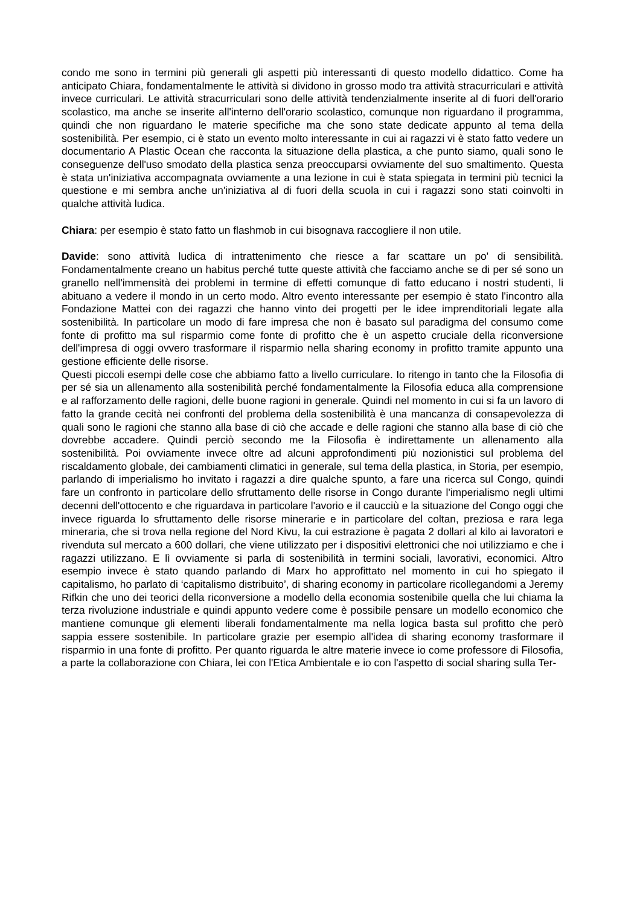condo me sono in termini più generali gli aspetti più interessanti di questo modello didattico. Come ha anticipato Chiara, fondamentalmente le attività si dividono in grosso modo tra attività stracurriculari e attività invece curriculari. Le attività stracurriculari sono delle attività tendenzialmente inserite al di fuori dell'orario scolastico, ma anche se inserite all'interno dell'orario scolastico, comunque non riguardano il programma, quindi che non riguardano le materie specifiche ma che sono state dedicate appunto al tema della sostenibilità. Per esempio, ci è stato un evento molto interessante in cui ai ragazzi vi è stato fatto vedere un documentario A Plastic Ocean che racconta la situazione della plastica, a che punto siamo, quali sono le conseguenze dell'uso smodato della plastica senza preoccuparsi ovviamente del suo smaltimento. Questa è stata un'iniziativa accompagnata ovviamente a una lezione in cui è stata spiegata in termini più tecnici la questione e mi sembra anche un'iniziativa al di fuori della scuola in cui i ragazzi sono stati coinvolti in qualche attività ludica.
Chiara: per esempio è stato fatto un flashmob in cui bisognava raccogliere il non utile.
Davide: sono attività ludica di intrattenimento che riesce a far scattare un po' di sensibilità. Fondamentalmente creano un habitus perché tutte queste attività che facciamo anche se di per sé sono un granello nell'immensità dei problemi in termine di effetti comunque di fatto educano i nostri studenti, li abituano a vedere il mondo in un certo modo. Altro evento interessante per esempio è stato l'incontro alla Fondazione Mattei con dei ragazzi che hanno vinto dei progetti per le idee imprenditoriali legate alla sostenibilità. In particolare un modo di fare impresa che non è basato sul paradigma del consumo come fonte di profitto ma sul risparmio come fonte di profitto che è un aspetto cruciale della riconversione dell'impresa di oggi ovvero trasformare il risparmio nella sharing economy in profitto tramite appunto una gestione efficiente delle risorse.
Questi piccoli esempi delle cose che abbiamo fatto a livello curriculare. Io ritengo in tanto che la Filosofia di per sé sia un allenamento alla sostenibilità perché fondamentalmente la Filosofia educa alla comprensione e al rafforzamento delle ragioni, delle buone ragioni in generale. Quindi nel momento in cui si fa un lavoro di fatto la grande cecità nei confronti del problema della sostenibilità è una mancanza di consapevolezza di quali sono le ragioni che stanno alla base di ciò che accade e delle ragioni che stanno alla base di ciò che dovrebbe accadere. Quindi perciò secondo me la Filosofia è indirettamente un allenamento alla sostenibilità. Poi ovviamente invece oltre ad alcuni approfondimenti più nozionistici sul problema del riscaldamento globale, dei cambiamenti climatici in generale, sul tema della plastica, in Storia, per esempio, parlando di imperialismo ho invitato i ragazzi a dire qualche spunto, a fare una ricerca sul Congo, quindi fare un confronto in particolare dello sfruttamento delle risorse in Congo durante l'imperialismo negli ultimi decenni dell'ottocento e che riguardava in particolare l'avorio e il caucciù e la situazione del Congo oggi che invece riguarda lo sfruttamento delle risorse minerarie e in particolare del coltan, preziosa e rara lega mineraria, che si trova nella regione del Nord Kivu, la cui estrazione è pagata 2 dollari al kilo ai lavoratori e rivenduta sul mercato a 600 dollari, che viene utilizzato per i dispositivi elettronici che noi utilizziamo e che i ragazzi utilizzano. E lì ovviamente si parla di sostenibilità in termini sociali, lavorativi, economici. Altro esempio invece è stato quando parlando di Marx ho approfittato nel momento in cui ho spiegato il capitalismo, ho parlato di ‘capitalismo distribuito’, di sharing economy in particolare ricollegandomi a Jeremy Rifkin che uno dei teorici della riconversione a modello della economia sostenibile quella che lui chiama la terza rivoluzione industriale e quindi appunto vedere come è possibile pensare un modello economico che mantiene comunque gli elementi liberali fondamentalmente ma nella logica basta sul profitto che però sappia essere sostenibile. In particolare grazie per esempio all'idea di sharing economy trasformare il risparmio in una fonte di profitto. Per quanto riguarda le altre materie invece io come professore di Filosofia, a parte la collaborazione con Chiara, lei con l'Etica Ambientale e io con l'aspetto di social sharing sulla Ter-